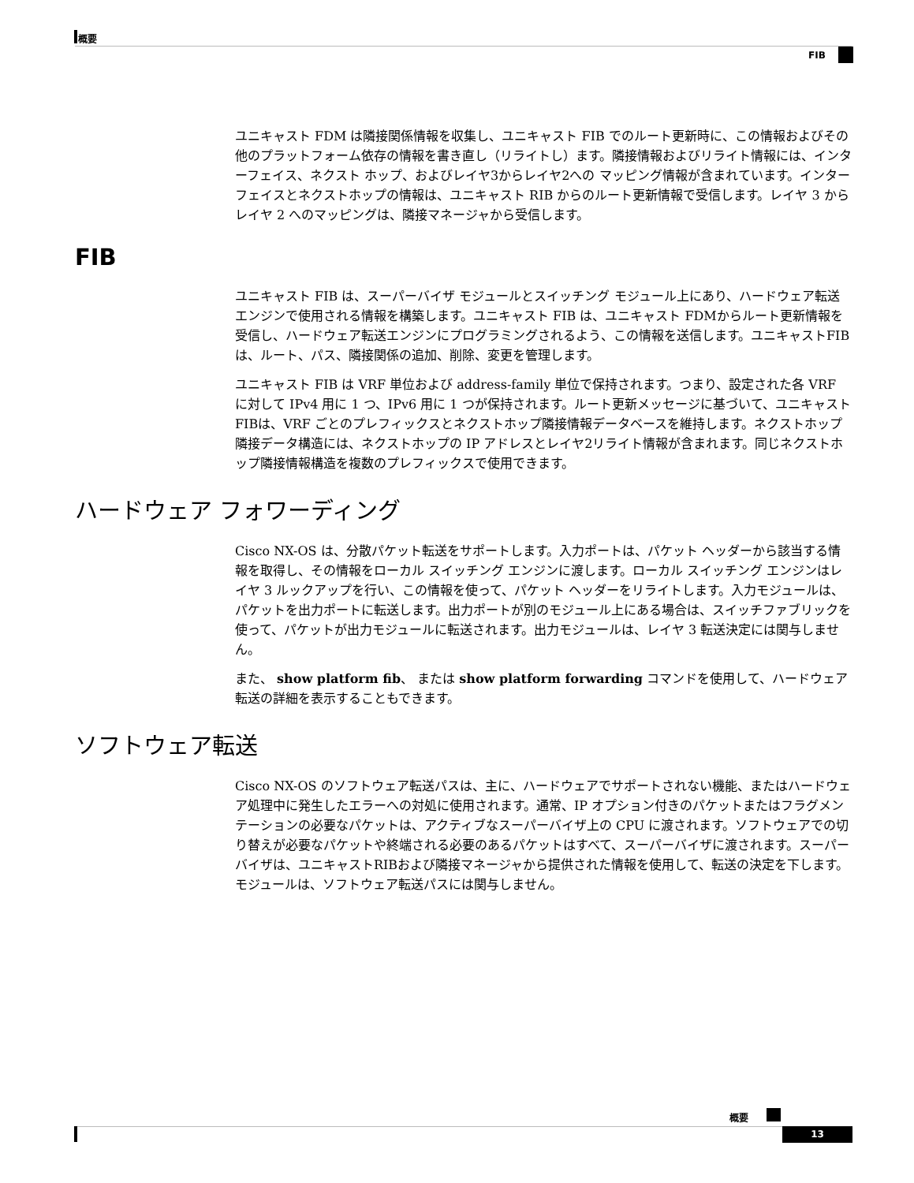概要
FIB
ユニキャスト FDM は隣接関係情報を収集し、ユニキャスト FIB でのルート更新時に、この情報およびその他のプラットフォーム依存の情報を書き直し（リライトし）ます。隣接情報およびリライト情報には、インターフェイス、ネクスト ホップ、およびレイヤ3からレイヤ2への マッピング情報が含まれています。インターフェイスとネクストホップの情報は、ユニキャスト RIB からのルート更新情報で受信します。レイヤ 3 からレイヤ 2 へのマッピングは、隣接マネージャから受信します。
FIB
ユニキャスト FIB は、スーパーバイザ モジュールとスイッチング モジュール上にあり、ハードウェア転送エンジンで使用される情報を構築します。ユニキャスト FIB は、ユニキャスト FDMからルート更新情報を受信し、ハードウェア転送エンジンにプログラミングされるよう、この情報を送信します。ユニキャストFIBは、ルート、パス、隣接関係の追加、削除、変更を管理します。
ユニキャスト FIB は VRF 単位および address-family 単位で保持されます。つまり、設定された各 VRF に対して IPv4 用に 1 つ、IPv6 用に 1 つが保持されます。ルート更新メッセージに基づいて、ユニキャストFIBは、VRF ごとのプレフィックスとネクストホップ隣接情報データベースを維持します。ネクストホップ隣接データ構造には、ネクストホップの IP アドレスとレイヤ2リライト情報が含まれます。同じネクストホップ隣接情報構造を複数のプレフィックスで使用できます。
ハードウェア フォワーディング
Cisco NX-OS は、分散パケット転送をサポートします。入力ポートは、パケット ヘッダーから該当する情報を取得し、その情報をローカル スイッチング エンジンに渡します。ローカル スイッチング エンジンはレイヤ 3 ルックアップを行い、この情報を使って、パケット ヘッダーをリライトします。入力モジュールは、パケットを出力ポートに転送します。出力ポートが別のモジュール上にある場合は、スイッチファブリックを使って、パケットが出力モジュールに転送されます。出力モジュールは、レイヤ 3 転送決定には関与しません。
また、 show platform fib、 または show platform forwarding コマンドを使用して、ハードウェア転送の詳細を表示することもできます。
ソフトウェア転送
Cisco NX-OS のソフトウェア転送パスは、主に、ハードウェアでサポートされない機能、またはハードウェア処理中に発生したエラーへの対処に使用されます。通常、IP オプション付きのパケットまたはフラグメンテーションの必要なパケットは、アクティブなスーパーバイザ上の CPU に渡されます。ソフトウェアでの切り替えが必要なパケットや終端される必要のあるパケットはすべて、スーパーバイザに渡されます。スーパーバイザは、ユニキャストRIBおよび隣接マネージャから提供された情報を使用して、転送の決定を下します。モジュールは、ソフトウェア転送パスには関与しません。
概要
13